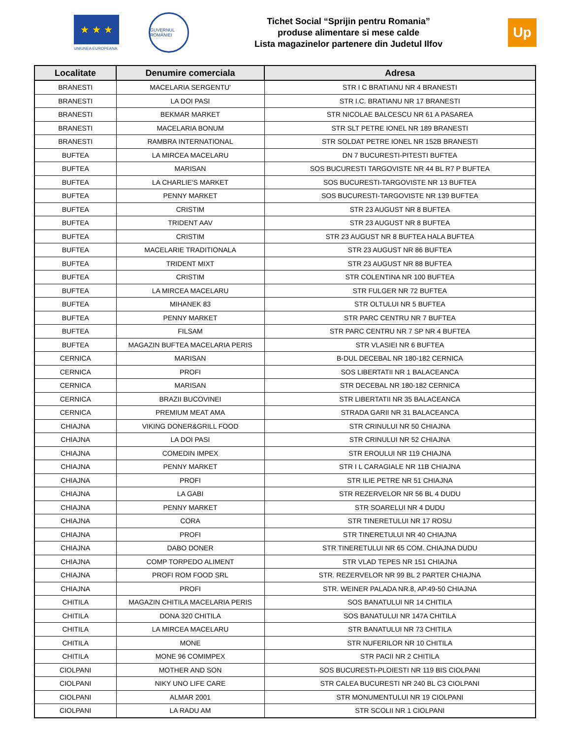★ ★ ★
UNIUNEA EUROPEANA
GUVERNUL ROMÂNIEI
Tichet Social “Sprijin pentru Romania”
produse alimentare si mese calde
Lista magazinelor partenere din Judetul Ilfov
Up
| Localitate | Denumire comerciala | Adresa |
| --- | --- | --- |
| BRANESTI | MACELARIA SERGENTU' | STR I C BRATIANU NR 4 BRANESTI |
| BRANESTI | LA DOI PASI | STR I.C. BRATIANU NR 17 BRANESTI |
| BRANESTI | BEKMAR MARKET | STR NICOLAE BALCESCU NR 61 A PASAREA |
| BRANESTI | MACELARIA BONUM | STR SLT PETRE IONEL NR 189 BRANESTI |
| BRANESTI | RAMBRA INTERNATIONAL | STR SOLDAT PETRE IONEL NR 152B BRANESTI |
| BUFTEA | LA MIRCEA MACELARU | DN 7 BUCURESTI-PITESTI BUFTEA |
| BUFTEA | MARISAN | SOS BUCURESTI TARGOVISTE NR 44 BL R7 P BUFTEA |
| BUFTEA | LA CHARLIE'S MARKET | SOS BUCURESTI-TARGOVISTE NR 13 BUFTEA |
| BUFTEA | PENNY MARKET | SOS BUCURESTI-TARGOVISTE NR 139 BUFTEA |
| BUFTEA | CRISTIM | STR 23 AUGUST NR 8 BUFTEA |
| BUFTEA | TRIDENT AAV | STR 23 AUGUST NR 8 BUFTEA |
| BUFTEA | CRISTIM | STR 23 AUGUST NR 8 BUFTEA HALA BUFTEA |
| BUFTEA | MACELARIE TRADITIONALA | STR 23 AUGUST NR 86 BUFTEA |
| BUFTEA | TRIDENT MIXT | STR 23 AUGUST NR 88 BUFTEA |
| BUFTEA | CRISTIM | STR COLENTINA NR 100 BUFTEA |
| BUFTEA | LA MIRCEA MACELARU | STR FULGER NR 72 BUFTEA |
| BUFTEA | MIHANEK 83 | STR OLTULUI NR 5 BUFTEA |
| BUFTEA | PENNY MARKET | STR PARC CENTRU NR 7 BUFTEA |
| BUFTEA | FILSAM | STR PARC CENTRU NR 7 SP NR 4 BUFTEA |
| BUFTEA | MAGAZIN BUFTEA MACELARIA PERIS | STR VLASIEI NR 6 BUFTEA |
| CERNICA | MARISAN | B-DUL DECEBAL NR 180-182 CERNICA |
| CERNICA | PROFI | SOS LIBERTATII NR 1 BALACEANCA |
| CERNICA | MARISAN | STR DECEBAL NR 180-182 CERNICA |
| CERNICA | BRAZII BUCOVINEI | STR LIBERTATII NR 35 BALACEANCA |
| CERNICA | PREMIUM MEAT AMA | STRADA GARII NR 31 BALACEANCA |
| CHIAJNA | VIKING DONER&GRILL FOOD | STR CRINULUI NR 50 CHIAJNA |
| CHIAJNA | LA DOI PASI | STR CRINULUI NR 52 CHIAJNA |
| CHIAJNA | COMEDIN IMPEX | STR EROULUI NR 119 CHIAJNA |
| CHIAJNA | PENNY MARKET | STR I L CARAGIALE NR 11B CHIAJNA |
| CHIAJNA | PROFI | STR ILIE PETRE NR 51 CHIAJNA |
| CHIAJNA | LA GABI | STR REZERVELOR NR 56 BL 4 DUDU |
| CHIAJNA | PENNY MARKET | STR SOARELUI NR 4 DUDU |
| CHIAJNA | CORA | STR TINERETULUI NR 17 ROSU |
| CHIAJNA | PROFI | STR TINERETULUI NR 40 CHIAJNA |
| CHIAJNA | DABO DONER | STR TINERETULUI NR 65 COM. CHIAJNA DUDU |
| CHIAJNA | COMP TORPEDO ALIMENT | STR VLAD TEPES NR 151 CHIAJNA |
| CHIAJNA | PROFI ROM FOOD SRL | STR. REZERVELOR NR 99 BL 2 PARTER CHIAJNA |
| CHIAJNA | PROFI | STR. WEINER PALADA NR.8, AP.49-50 CHIAJNA |
| CHITILA | MAGAZIN CHITILA MACELARIA PERIS | SOS BANATULUI NR 14 CHITILA |
| CHITILA | DONA 320 CHITILA | SOS BANATULUI NR 147A CHITILA |
| CHITILA | LA MIRCEA MACELARU | STR BANATULUI NR 73 CHITILA |
| CHITILA | MONE | STR NUFERILOR NR 10 CHITILA |
| CHITILA | MONE 96 COMIMPEX | STR PACII NR 2 CHITILA |
| CIOLPANI | MOTHER AND SON | SOS BUCURESTI-PLOIESTI NR 119 BIS CIOLPANI |
| CIOLPANI | NIKY UNO LIFE CARE | STR CALEA BUCURESTI NR 240 BL C3 CIOLPANI |
| CIOLPANI | ALMAR 2001 | STR MONUMENTULUI NR 19 CIOLPANI |
| CIOLPANI | LA RADU AM | STR SCOLII NR 1 CIOLPANI |